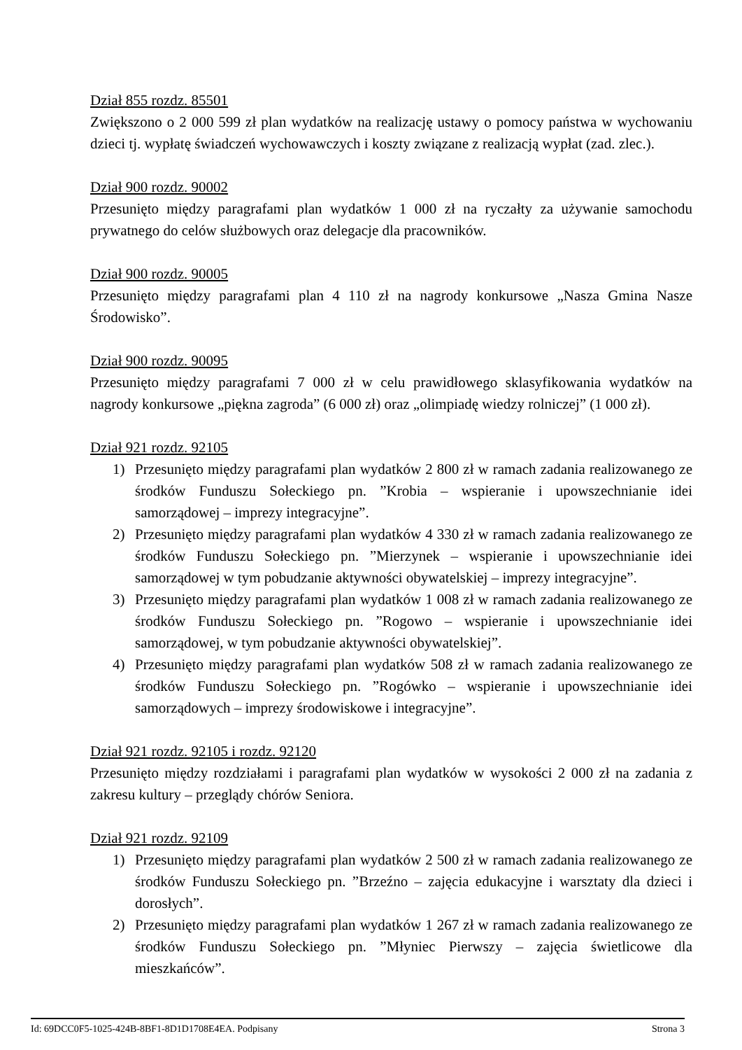Dział 855 rozdz. 85501
Zwiększono o 2 000 599 zł plan wydatków na realizację ustawy o pomocy państwa w wychowaniu dzieci tj. wypłatę świadczeń wychowawczych i koszty związane z realizacją wypłat (zad. zlec.).
Dział 900 rozdz. 90002
Przesunięto między paragrafami plan wydatków 1 000 zł na ryczałty za używanie samochodu prywatnego do celów służbowych oraz delegacje dla pracowników.
Dział 900 rozdz. 90005
Przesunięto między paragrafami plan 4 110 zł na nagrody konkursowe „Nasza Gmina Nasze Środowisko”.
Dział 900 rozdz. 90095
Przesunięto między paragrafami 7 000 zł w celu prawidłowego sklasyfikowania wydatków na nagrody konkursowe „piękna zagroda” (6 000 zł) oraz „olimpiadę wiedzy rolniczej” (1 000 zł).
Dział 921 rozdz. 92105
1) Przesunięto między paragrafami plan wydatków 2 800 zł w ramach zadania realizowanego ze środków Funduszu Sołeckiego pn. ”Krobia – wspieranie i upowszechnianie idei samorządowej – imprezy integracyjne”.
2) Przesunięto między paragrafami plan wydatków 4 330 zł w ramach zadania realizowanego ze środków Funduszu Sołeckiego pn. ”Mierzynek – wspieranie i upowszechnianie idei samorządowej w tym pobudzanie aktywności obywatelskiej – imprezy integracyjne”.
3) Przesunięto między paragrafami plan wydatków 1 008 zł w ramach zadania realizowanego ze środków Funduszu Sołeckiego pn. ”Rogowo – wspieranie i upowszechnianie idei samorządowej, w tym pobudzanie aktywności obywatelskiej”.
4) Przesunięto między paragrafami plan wydatków 508 zł w ramach zadania realizowanego ze środków Funduszu Sołeckiego pn. ”Rogówko – wspieranie i upowszechnianie idei samorządowych – imprezy środowiskowe i integracyjne”.
Dział 921 rozdz. 92105 i rozdz. 92120
Przesunięto między rozdziałami i paragrafami plan wydatków w wysokości 2 000 zł na zadania z zakresu kultury – przeglądy chórów Seniora.
Dział 921 rozdz. 92109
1) Przesunięto między paragrafami plan wydatków 2 500 zł w ramach zadania realizowanego ze środków Funduszu Sołeckiego pn. ”Brzeźno – zajęcia edukacyjne i warsztaty dla dzieci i dorosłych”.
2) Przesunięto między paragrafami plan wydatków 1 267 zł w ramach zadania realizowanego ze środków Funduszu Sołeckiego pn. ”Młyniec Pierwszy – zajęcia świetlicowe dla mieszkańców”.
Id: 69DCC0F5-1025-424B-8BF1-8D1D1708E4EA. Podpisany Strona 3